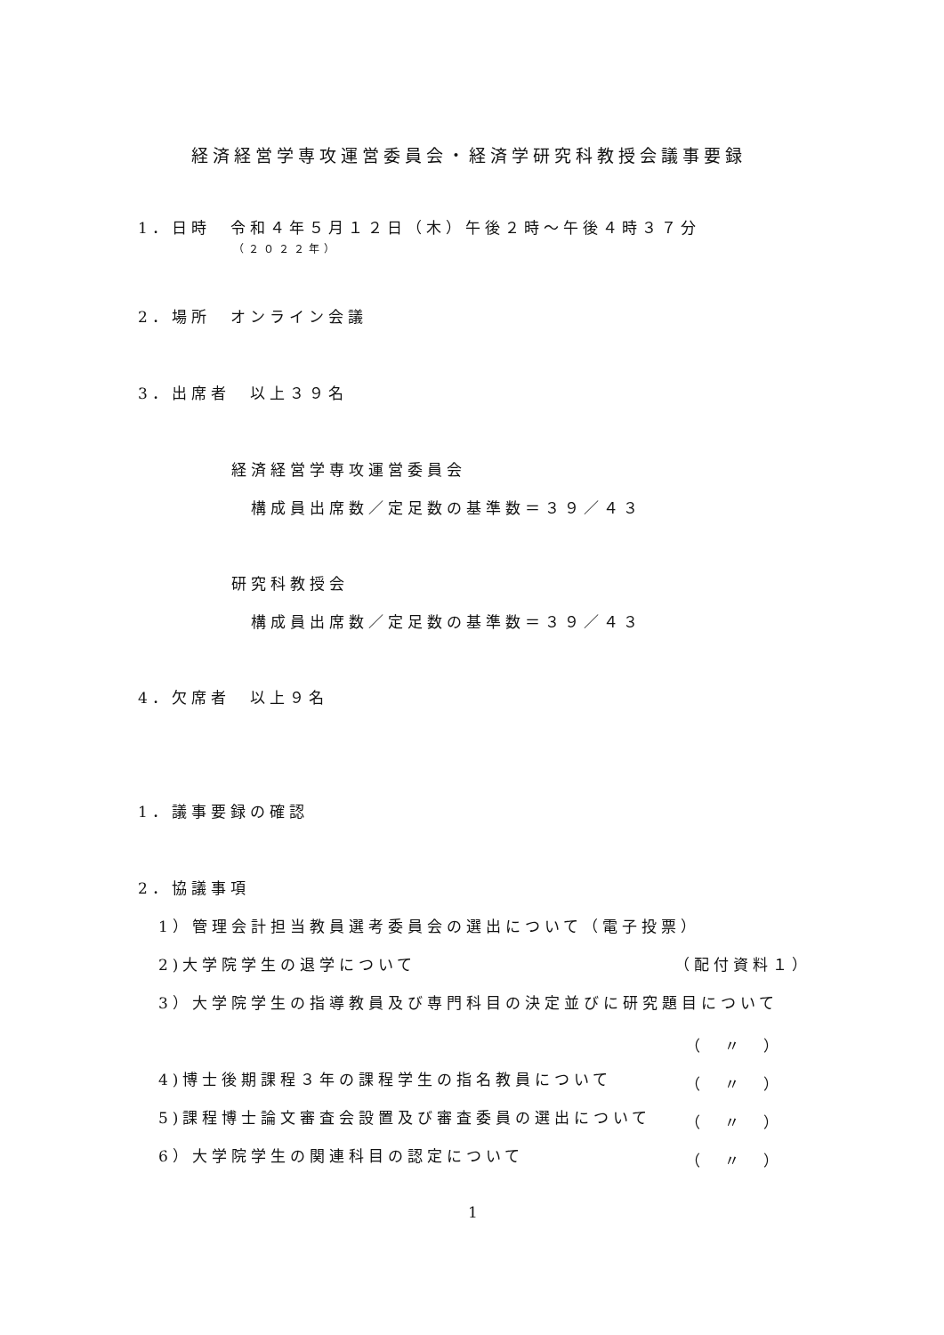経済経営学専攻運営委員会・経済学研究科教授会議事要録
1．日時　令和４年５月１２日（木）午後２時～午後４時３７分
（２０２２年）
2．場所　オンライン会議
3．出席者　以上３９名
経済経営学専攻運営委員会
構成員出席数／定足数の基準数＝３９／４３
研究科教授会
構成員出席数／定足数の基準数＝３９／４３
4．欠席者　以上９名
1．議事要録の確認
2．協議事項
1）管理会計担当教員選考委員会の選出について（電子投票）
2)大学院学生の退学について （配付資料１）
3）大学院学生の指導教員及び専門科目の決定並びに研究題目について
（　〃　）
4)博士後期課程３年の課程学生の指名教員について （　〃　）
5)課程博士論文審査会設置及び審査委員の選出について （　〃　）
6）大学院学生の関連科目の認定について （　〃　）
1